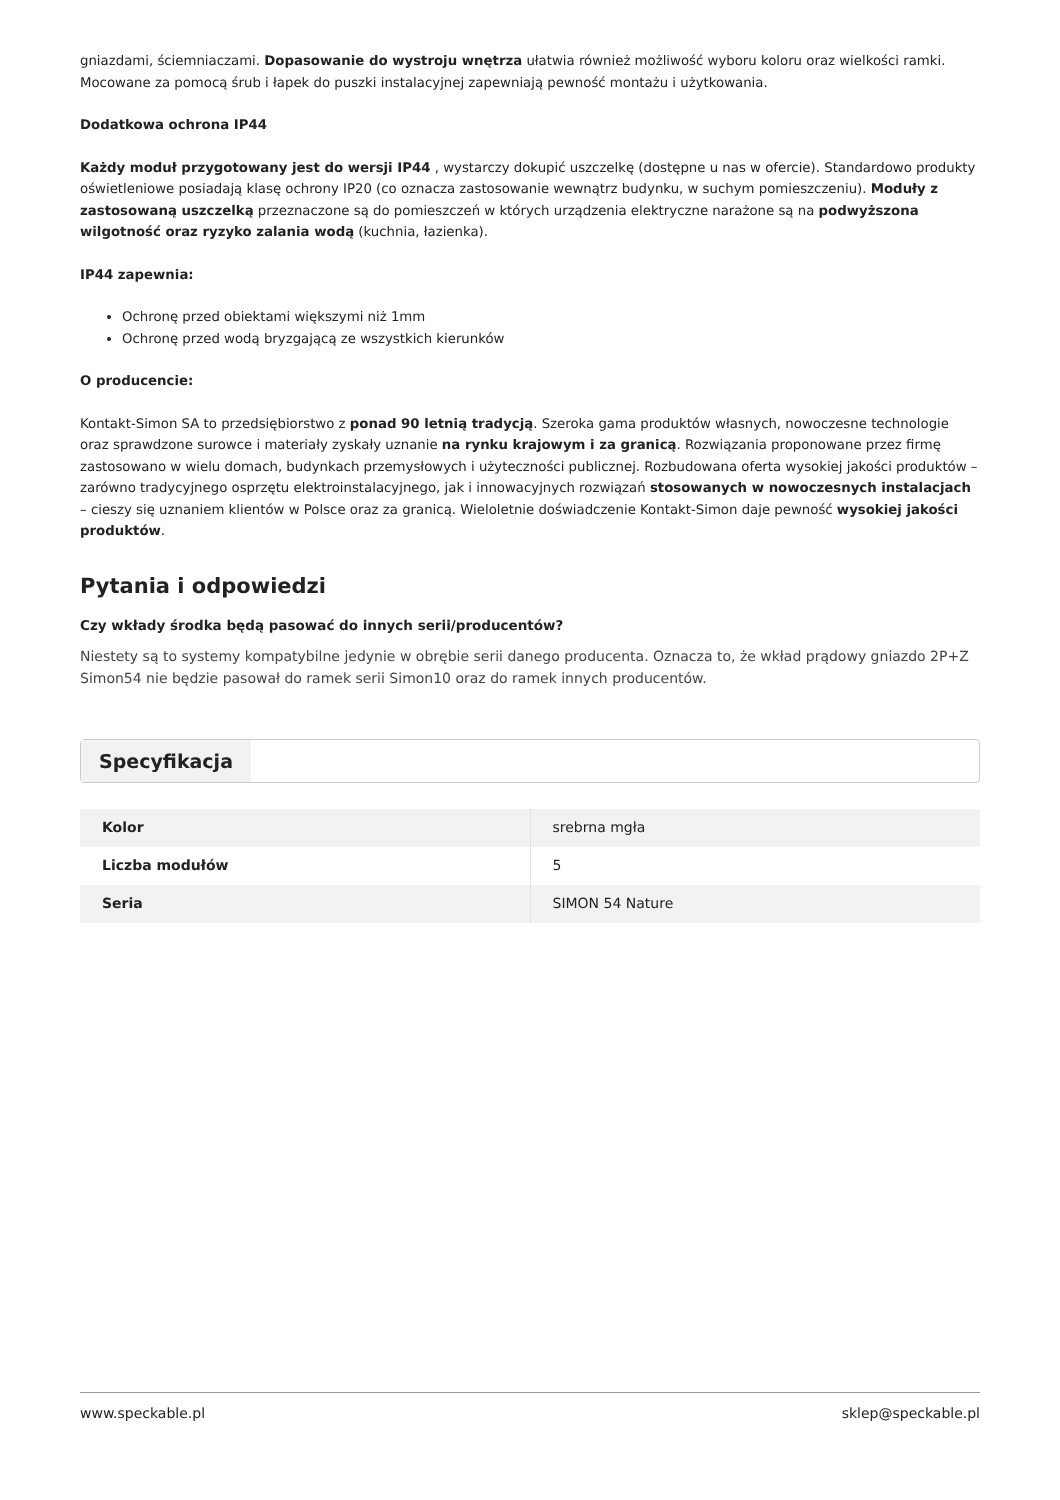gniazdami, ściemniaczami. Dopasowanie do wystroju wnętrza ułatwia również możliwość wyboru koloru oraz wielkości ramki. Mocowane za pomocą śrub i łapek do puszki instalacyjnej zapewniają pewność montażu i użytkowania.
Dodatkowa ochrona IP44
Każdy moduł przygotowany jest do wersji IP44 , wystarczy dokupić uszczelkę (dostępne u nas w ofercie). Standardowo produkty oświetleniowe posiadają klasę ochrony IP20 (co oznacza zastosowanie wewnątrz budynku, w suchym pomieszczeniu). Moduły z zastosowaną uszczelką przeznaczone są do pomieszczeń w których urządzenia elektryczne narażone są na podwyższona wilgotność oraz ryzyko zalania wodą (kuchnia, łazienka).
IP44 zapewnia:
Ochronę przed obiektami większymi niż 1mm
Ochronę przed wodą bryzgającą ze wszystkich kierunków
O producencie:
Kontakt-Simon SA to przedsiębiorstwo z ponad 90 letnią tradycją. Szeroka gama produktów własnych, nowoczesne technologie oraz sprawdzone surowce i materiały zyskały uznanie na rynku krajowym i za granicą. Rozwiązania proponowane przez firmę zastosowano w wielu domach, budynkach przemysłowych i użyteczności publicznej. Rozbudowana oferta wysokiej jakości produktów – zarówno tradycyjnego osprzętu elektroinstalacyjnego, jak i innowacyjnych rozwiązań stosowanych w nowoczesnych instalacjach – cieszy się uznaniem klientów w Polsce oraz za granicą. Wieloletnie doświadczenie Kontakt-Simon daje pewność wysokiej jakości produktów.
Pytania i odpowiedzi
Czy wkłady środka będą pasować do innych serii/producentów?
Niestety są to systemy kompatybilne jedynie w obrębie serii danego producenta. Oznacza to, że wkład prądowy gniazdo 2P+Z Simon54 nie będzie pasował do ramek serii Simon10 oraz do ramek innych producentów.
Specyfikacja
| Kolor | srebrna mgła |
| Liczba modułów | 5 |
| Seria | SIMON 54 Nature |
www.speckable.pl sklep@speckable.pl